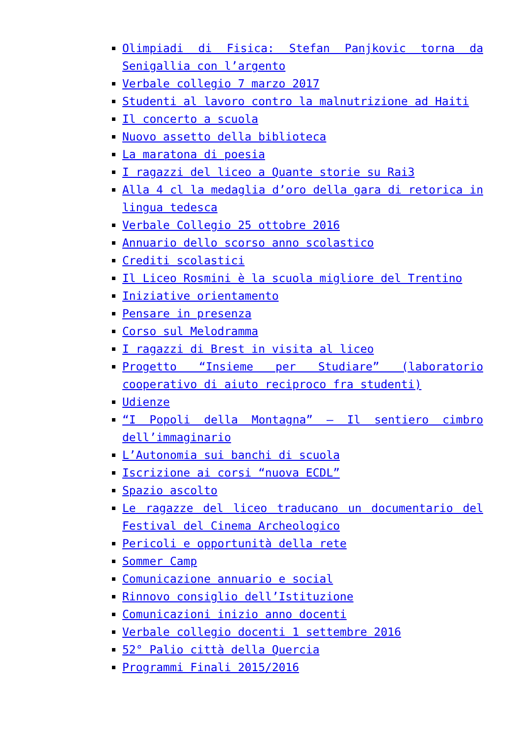Olimpiadi di Fisica: Stefan Panjkovic torna da Senigallia con l’argento
Verbale collegio 7 marzo 2017
Studenti al lavoro contro la malnutrizione ad Haiti
Il concerto a scuola
Nuovo assetto della biblioteca
La maratona di poesia
I ragazzi del liceo a Quante storie su Rai3
Alla 4 cl la medaglia d’oro della gara di retorica in lingua tedesca
Verbale Collegio 25 ottobre 2016
Annuario dello scorso anno scolastico
Crediti scolastici
Il Liceo Rosmini è la scuola migliore del Trentino
Iniziative orientamento
Pensare in presenza
Corso sul Melodramma
I ragazzi di Brest in visita al liceo
Progetto “Insieme per Studiare” (laboratorio cooperativo di aiuto reciproco fra studenti)
Udienze
“I Popoli della Montagna” – Il sentiero cimbro dell’immaginario
L’Autonomia sui banchi di scuola
Iscrizione ai corsi “nuova ECDL”
Spazio ascolto
Le ragazze del liceo traducano un documentario del Festival del Cinema Archeologico
Pericoli e opportunità della rete
Sommer Camp
Comunicazione annuario e social
Rinnovo consiglio dell’Istituzione
Comunicazioni inizio anno docenti
Verbale collegio docenti 1 settembre 2016
52° Palio città della Quercia
Programmi Finali 2015/2016